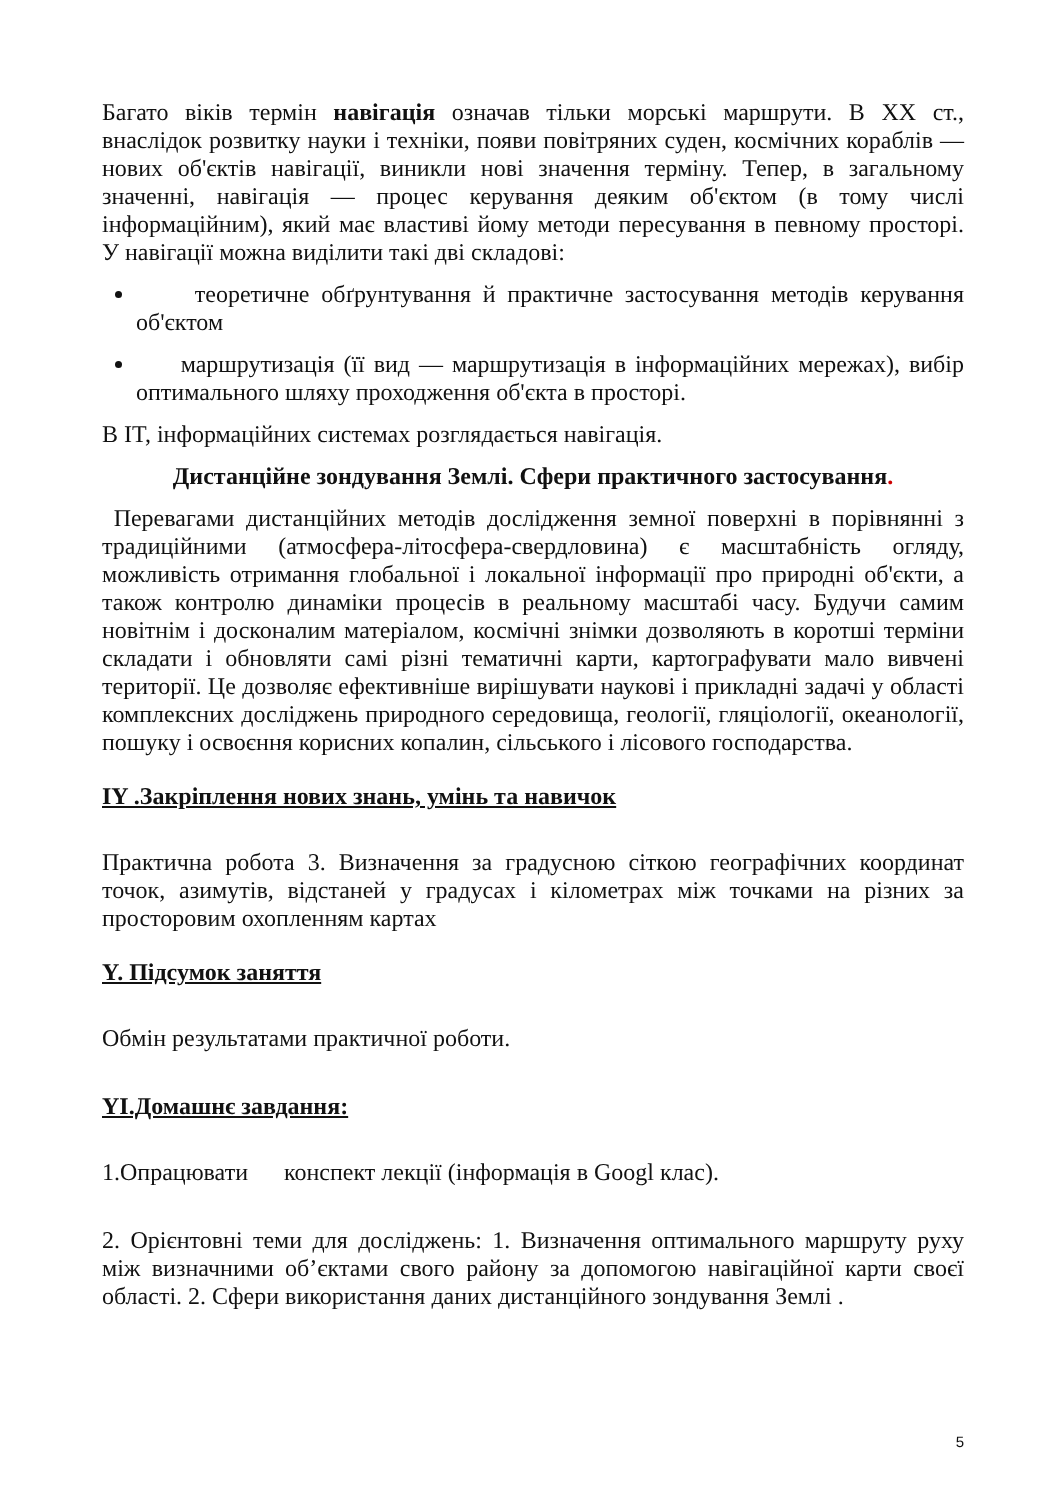Багато віків термін навігація означав тільки морські маршрути. В XX ст., внаслідок розвитку науки і техніки, появи повітряних суден, космічних кораблів — нових об'єктів навігації, виникли нові значення терміну. Тепер, в загальному значенні, навігація — процес керування деяким об'єктом (в тому числі інформаційним), який має властиві йому методи пересування в певному просторі. У навігації можна виділити такі дві складові:
теоретичне обґрунтування й практичне застосування методів керування об'єктом
маршрутизація (її вид — маршрутизація в інформаційних мережах), вибір оптимального шляху проходження об'єкта в просторі.
В IT, інформаційних системах розглядається навігація.
Дистанційне зондування Землі. Сфери практичного застосування.
Перевагами дистанційних методів дослідження земної поверхні в порівнянні з традиційними (атмосфера-літосфера-свердловина) є масштабність огляду, можливість отримання глобальної і локальної інформації про природні об'єкти, а також контролю динаміки процесів в реальному масштабі часу. Будучи самим новітнім і досконалим матеріалом, космічні знімки дозволяють в коротші терміни складати і обновляти самі різні тематичні карти, картографувати мало вивчені території. Це дозволяє ефективніше вирішувати наукові і прикладні задачі у області комплексних досліджень природного середовища, геології, гляціології, океанології, пошуку і освоєння корисних копалин, сільського і лісового господарства.
IY .Закріплення нових знань, умінь та навичок
Практична робота 3. Визначення за градусною сіткою географічних координат точок, азимутів, відстаней у градусах і кілометрах між точками на різних за просторовим охопленням картах
Y. Підсумок заняття
Обмін результатами практичної роботи.
YI.Домашнє завдання:
1.Опрацювати конспект лекції (інформація в Googl клас).
2. Орієнтовні теми для досліджень: 1. Визначення оптимального маршруту руху між визначними об’єктами свого району за допомогою навігаційної карти своєї області. 2. Сфери використання даних дистанційного зондування Землі .
5